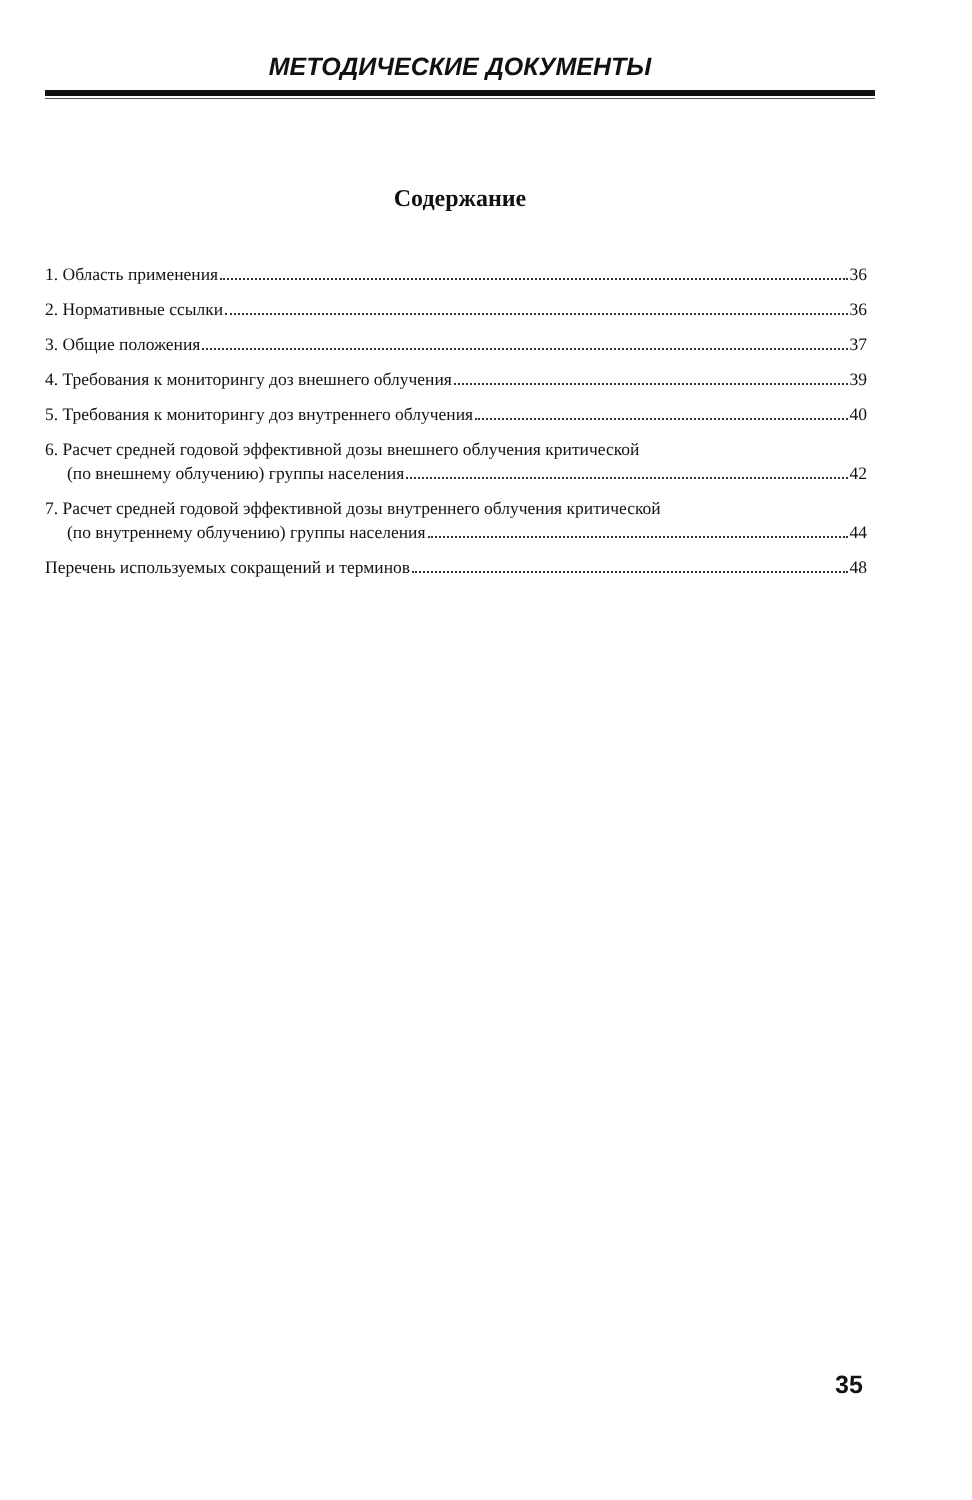МЕТОДИЧЕСКИЕ ДОКУМЕНТЫ
Содержание
1. Область применения 36
2. Нормативные ссылки 36
3. Общие положения 37
4. Требования к мониторингу доз внешнего облучения 39
5. Требования к мониторингу доз внутреннего облучения 40
6. Расчет средней годовой эффективной дозы внешнего облучения критической
(по внешнему облучению) группы населения 42
7. Расчет средней годовой эффективной дозы внутреннего облучения критической
(по внутреннему облучению) группы населения 44
Перечень используемых сокращений и терминов 48
35